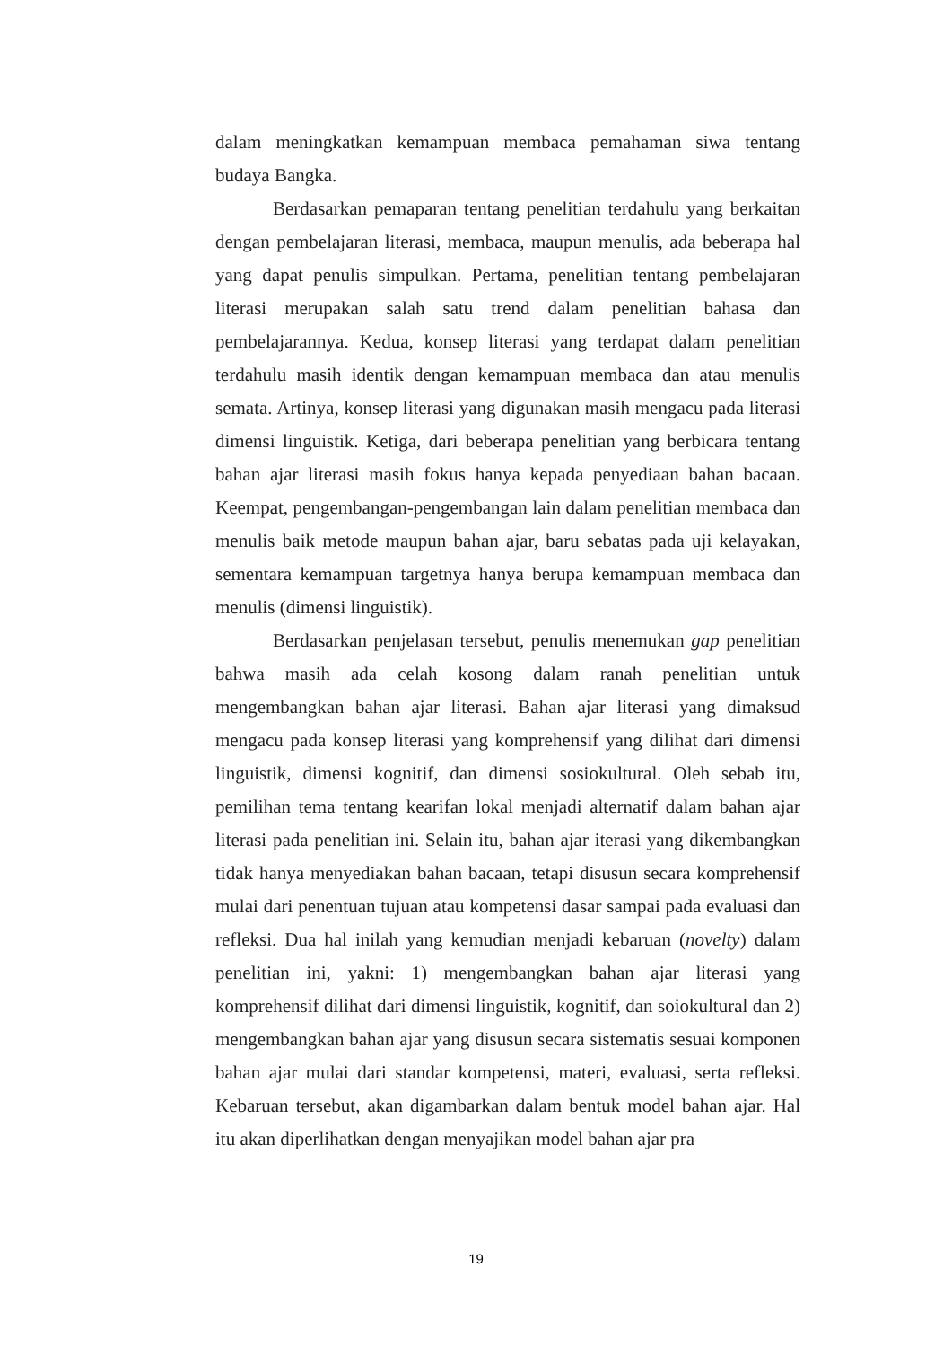dalam meningkatkan kemampuan membaca pemahaman siwa tentang budaya Bangka.
Berdasarkan pemaparan tentang penelitian terdahulu yang berkaitan dengan pembelajaran literasi, membaca, maupun menulis, ada beberapa hal yang dapat penulis simpulkan. Pertama, penelitian tentang pembelajaran literasi merupakan salah satu trend dalam penelitian bahasa dan pembelajarannya. Kedua, konsep literasi yang terdapat dalam penelitian terdahulu masih identik dengan kemampuan membaca dan atau menulis semata. Artinya, konsep literasi yang digunakan masih mengacu pada literasi dimensi linguistik. Ketiga, dari beberapa penelitian yang berbicara tentang bahan ajar literasi masih fokus hanya kepada penyediaan bahan bacaan. Keempat, pengembangan-pengembangan lain dalam penelitian membaca dan menulis baik metode maupun bahan ajar, baru sebatas pada uji kelayakan, sementara kemampuan targetnya hanya berupa kemampuan membaca dan menulis (dimensi linguistik).
Berdasarkan penjelasan tersebut, penulis menemukan gap penelitian bahwa masih ada celah kosong dalam ranah penelitian untuk mengembangkan bahan ajar literasi. Bahan ajar literasi yang dimaksud mengacu pada konsep literasi yang komprehensif yang dilihat dari dimensi linguistik, dimensi kognitif, dan dimensi sosiokultural. Oleh sebab itu, pemilihan tema tentang kearifan lokal menjadi alternatif dalam bahan ajar literasi pada penelitian ini. Selain itu, bahan ajar iterasi yang dikembangkan tidak hanya menyediakan bahan bacaan, tetapi disusun secara komprehensif mulai dari penentuan tujuan atau kompetensi dasar sampai pada evaluasi dan refleksi. Dua hal inilah yang kemudian menjadi kebaruan (novelty) dalam penelitian ini, yakni: 1) mengembangkan bahan ajar literasi yang komprehensif dilihat dari dimensi linguistik, kognitif, dan soiokultural dan 2) mengembangkan bahan ajar yang disusun secara sistematis sesuai komponen bahan ajar mulai dari standar kompetensi, materi, evaluasi, serta refleksi. Kebaruan tersebut, akan digambarkan dalam bentuk model bahan ajar. Hal itu akan diperlihatkan dengan menyajikan model bahan ajar pra
19